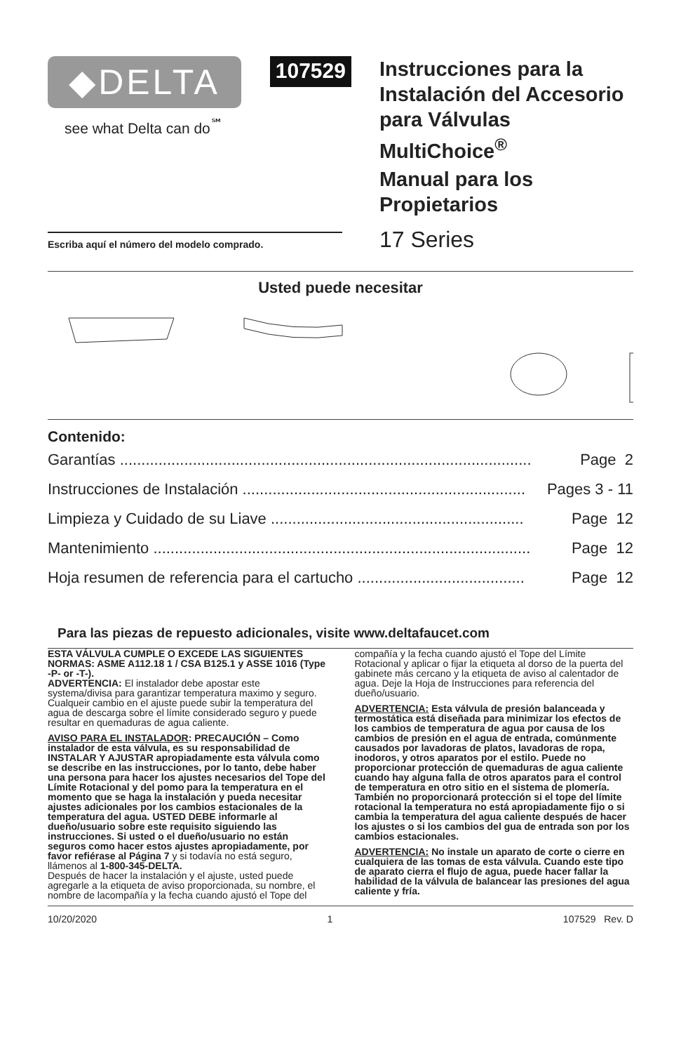◆DELTA
see what Delta can do<sup>℠</sup>
107529
Instrucciones para la
Instalación del Accesorio
para Válvulas MultiChoice<sup>®</sup>
Manual para los
Propietarios
17 Series
Escriba aquí el número del modelo comprado.
Usted puede necesitar
Contenido:
Garantías ................................................................................................ Page 2
Instrucciones de Instalación .................................................................. Pages 3 - 11
Limpieza y Cuidado de su Liave ........................................................... Page 12
Mantenimiento ........................................................................................ Page 12
Hoja resumen de referencia para el cartucho ....................................... Page 12
Para las piezas de repuesto adicionales, visite www.deltafaucet.com
ESTA VÁLVULA CUMPLE O EXCEDE LAS SIGUIENTES NORMAS: ASME A112.18 1 / CSA B125.1 y ASSE 1016 (Type -P- or -T-).
ADVERTENCIA: El instalador debe apostar este systema/divisa para garantizar temperatura maximo y seguro. Cualqueir cambio en el ajuste puede subir la temperatura del agua de descarga sobre el límite considerado seguro y puede resultar en quemaduras de agua caliente.
AVISO PARA EL INSTALADOR: PRECAUCIÓN – Como instalador de esta válvula, es su responsabilidad de INSTALAR Y AJUSTAR apropiadamente esta válvula como se describe en las instrucciones, por lo tanto, debe haber una persona para hacer los ajustes necesarios del Tope del Límite Rotacional y del pomo para la temperatura en el momento que se haga la instalación y pueda necesitar ajustes adicionales por los cambios estacionales de la temperatura del agua. USTED DEBE informarle al dueño/usuario sobre este requisito siguiendo las instrucciones. Si usted o el dueño/usuario no están seguros como hacer estos ajustes apropiadamente, por favor refiérase al Página 7 y si todavía no está seguro, llámenos al 1-800-345-DELTA.
Después de hacer la instalación y el ajuste, usted puede agregarle a la etiqueta de aviso proporcionada, su nombre, el nombre de lacompañía y la fecha cuando ajustó el Tope del
compañía y la fecha cuando ajustó el Tope del Límite Rotacional y aplicar o fijar la etiqueta al dorso de la puerta del gabinete más cercano y la etiqueta de aviso al calentador de agua. Deje la Hoja de Instrucciones para referencia del dueño/usuario.
ADVERTENCIA: Esta válvula de presión balanceada y termostática está diseñada para minimizar los efectos de los cambios de temperatura de agua por causa de los cambios de presión en el agua de entrada, comúnmente causados por lavadoras de platos, lavadoras de ropa, inodoros, y otros aparatos por el estilo. Puede no proporcionar protección de quemaduras de agua caliente cuando hay alguna falla de otros aparatos para el control de temperatura en otro sitio en el sistema de plomería. También no proporcionará protección si el tope del límite rotacional la temperatura no está apropiadamente fijo o si cambia la temperatura del agua caliente después de hacer los ajustes o si los cambios del gua de entrada son por los cambios estacionales.
ADVERTENCIA: No instale un aparato de corte o cierre en cualquiera de las tomas de esta válvula. Cuando este tipo de aparato cierra el flujo de agua, puede hacer fallar la habilidad de la válvula de balancear las presiones del agua caliente y fría.
10/20/2020 1 107529 Rev. D